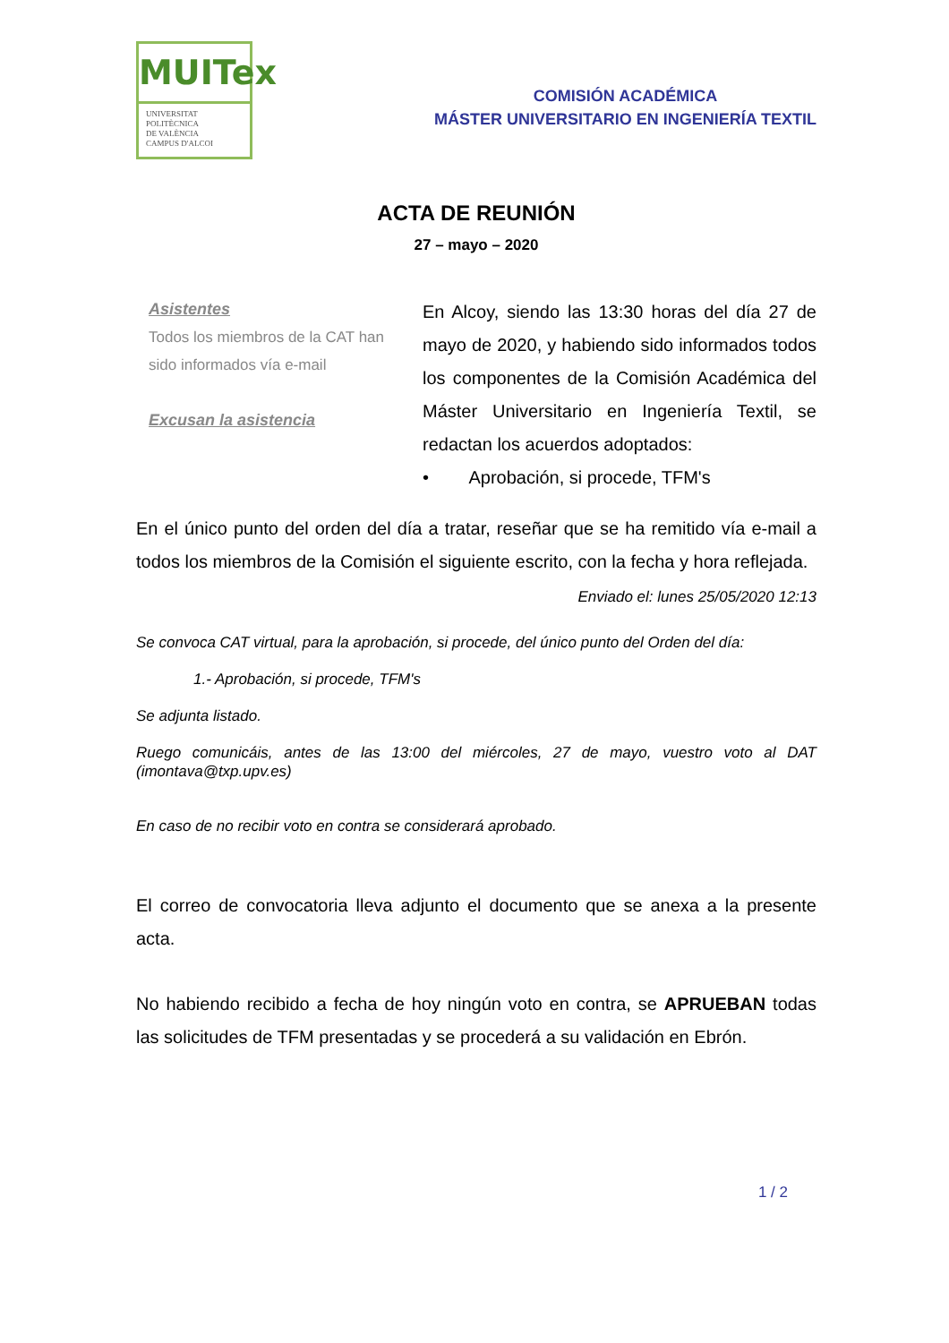MUITex
UNIVERSITAT
POLITÈCNICA
DE VALÈNCIA
CAMPUS D'ALCOI
COMISIÓN ACADÉMICA
MÁSTER UNIVERSITARIO EN INGENIERÍA TEXTIL
ACTA DE REUNIÓN
27 – mayo – 2020
Asistentes
Todos los miembros de la CAT han sido informados vía e-mail
Excusan la asistencia
En Alcoy, siendo las 13:30 horas del día 27 de mayo de 2020, y habiendo sido informados todos los componentes de la Comisión Académica del Máster Universitario en Ingeniería Textil, se redactan los acuerdos adoptados:
• Aprobación, si procede, TFM's
En el único punto del orden del día a tratar, reseñar que se ha remitido vía e-mail a todos los miembros de la Comisión el siguiente escrito, con la fecha y hora reflejada.
Enviado el: lunes 25/05/2020 12:13
Se convoca CAT virtual, para la aprobación, si procede, del único punto del Orden del día:
1.- Aprobación, si procede, TFM's
Se adjunta listado.
Ruego comunicáis, antes de las 13:00 del miércoles, 27 de mayo, vuestro voto al DAT (imontava@txp.upv.es)
En caso de no recibir voto en contra se considerará aprobado.
El correo de convocatoria lleva adjunto el documento que se anexa a la presente acta.
No habiendo recibido a fecha de hoy ningún voto en contra, se APRUEBAN todas las solicitudes de TFM presentadas y se procederá a su validación en Ebrón.
1 / 2